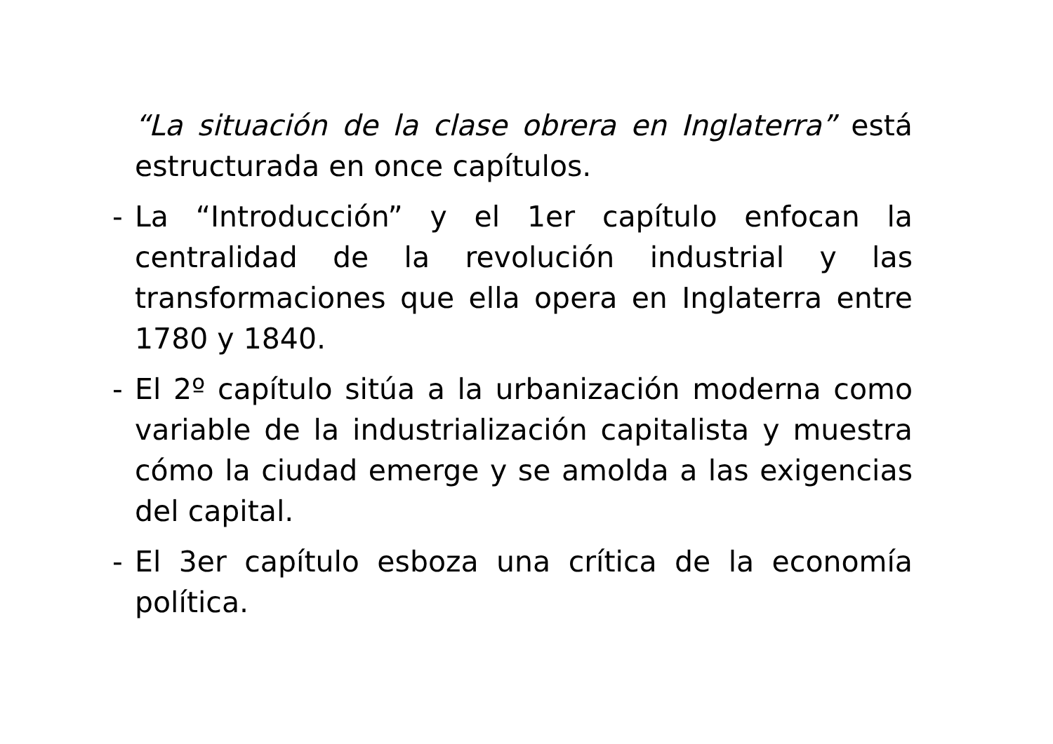“La situación de la clase obrera en Inglaterra” está estructurada en once capítulos.
- La “Introducción” y el 1er capítulo enfocan la centralidad de la revolución industrial y las transformaciones que ella opera en Inglaterra entre 1780 y 1840.
- El 2º capítulo sitúa a la urbanización moderna como variable de la industrialización capitalista y muestra cómo la ciudad emerge y se amolda a las exigencias del capital.
- El 3er capítulo esboza una crítica de la economía política.